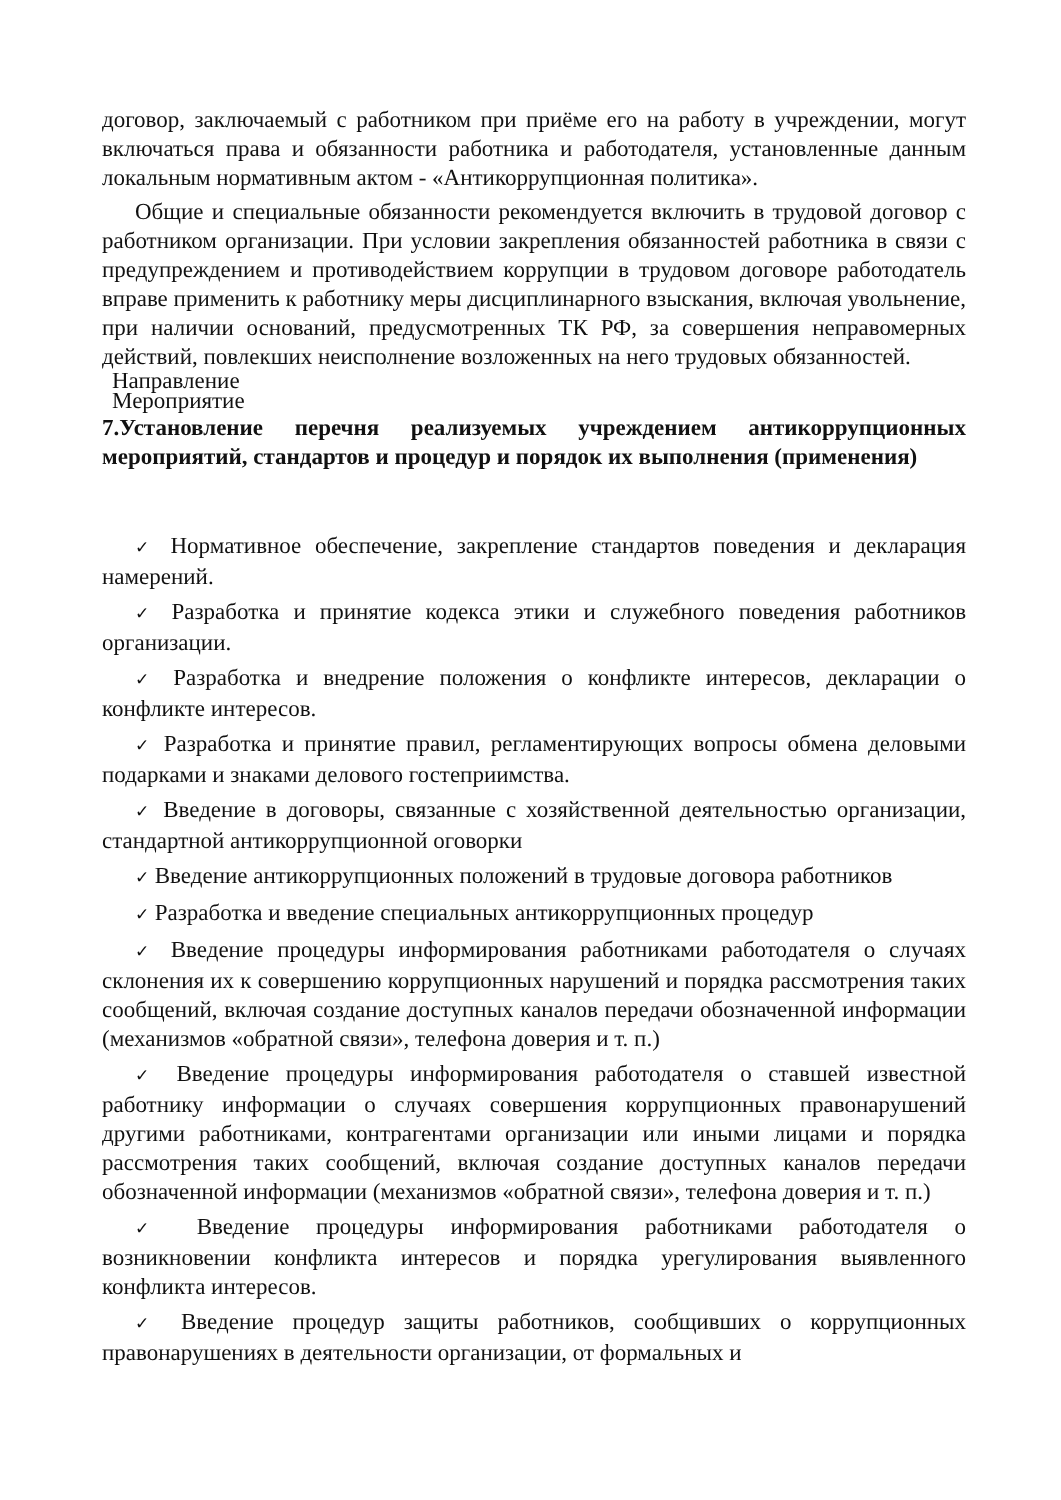договор, заключаемый с работником при приёме его на работу в учреждении, могут включаться права и обязанности работника и работодателя, установленные данным локальным нормативным актом - «Антикоррупционная политика».
Общие и специальные обязанности рекомендуется включить в трудовой договор с работником организации. При условии закрепления обязанностей работника в связи с предупреждением и противодействием коррупции в трудовом договоре работодатель вправе применить к работнику меры дисциплинарного взыскания, включая увольнение, при наличии оснований, предусмотренных ТК РФ, за совершения неправомерных действий, повлекших неисполнение возложенных на него трудовых обязанностей.
Направление
Мероприятие
7.Установление перечня реализуемых учреждением антикоррупционных мероприятий, стандартов и процедур и порядок их выполнения (применения)
✓ Нормативное обеспечение, закрепление стандартов поведения и декларация намерений.
✓ Разработка и принятие кодекса этики и служебного поведения работников организации.
✓ Разработка и внедрение положения о конфликте интересов, декларации о конфликте интересов.
✓ Разработка и принятие правил, регламентирующих вопросы обмена деловыми подарками и знаками делового гостеприимства.
✓ Введение в договоры, связанные с хозяйственной деятельностью организации, стандартной антикоррупционной оговорки
✓ Введение антикоррупционных положений в трудовые договора работников
✓ Разработка и введение специальных антикоррупционных процедур
✓ Введение процедуры информирования работниками работодателя о случаях склонения их к совершению коррупционных нарушений и порядка рассмотрения таких сообщений, включая создание доступных каналов передачи обозначенной информации (механизмов «обратной связи», телефона доверия и т. п.)
✓ Введение процедуры информирования работодателя о ставшей известной работнику информации о случаях совершения коррупционных правонарушений другими работниками, контрагентами организации или иными лицами и порядка рассмотрения таких сообщений, включая создание доступных каналов передачи обозначенной информации (механизмов «обратной связи», телефона доверия и т. п.)
✓ Введение процедуры информирования работниками работодателя о возникновении конфликта интересов и порядка урегулирования выявленного конфликта интересов.
✓ Введение процедур защиты работников, сообщивших о коррупционных правонарушениях в деятельности организации, от формальных и